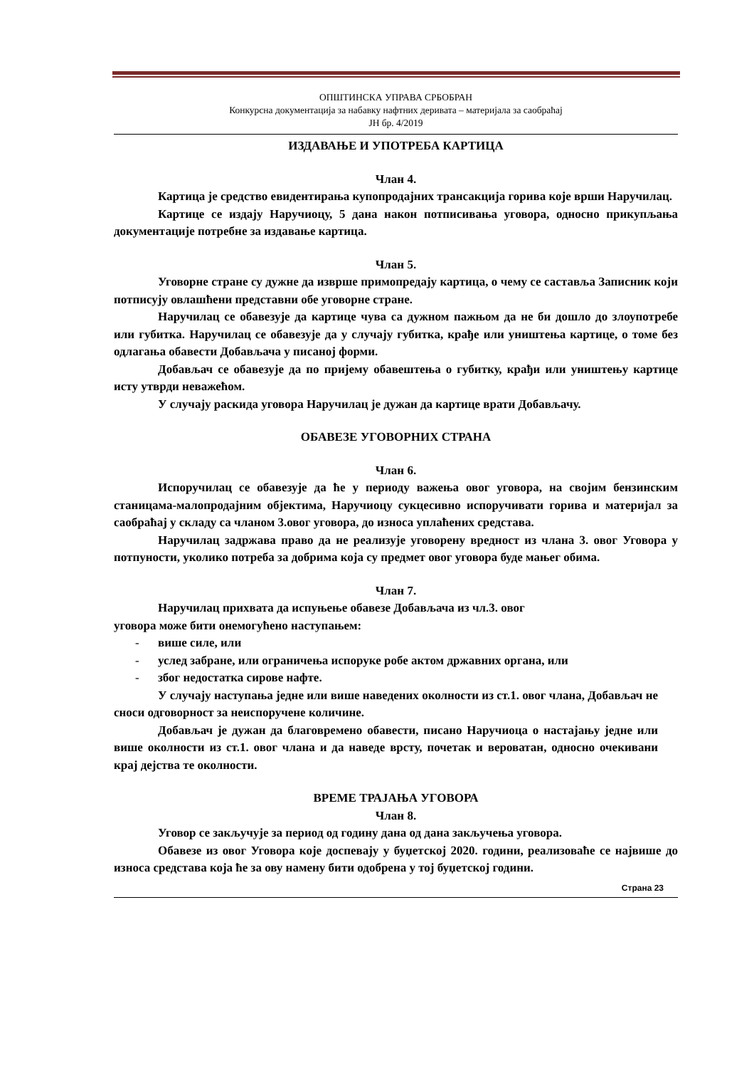ОПШТИНСКА УПРАВА СРБОБРАН
Конкурсна документација за набавку нафтних деривата – материјала за саобраћај
ЈН бр. 4/2019
ИЗДАВАЊЕ И УПОТРЕБА КАРТИЦА
Члан 4.
Картица је средство евидентирања купопродајних трансакција горива које врши Наручилац.
Картице се издају Наручиоцу, 5 дана након потписивања уговора, односно прикупљања документације потребне за издавање картица.
Члан 5.
Уговорне стране су дужне да изврше примопредају картица, о чему се саставља Записник који потписују овлашћени представни обе уговорне стране.
Наручилац се обавезује да картице чува са дужном пажњом да не би дошло до злоупотребе или губитка. Наручилац се обавезује да у случају губитка, крађе или уништења картице, о томе без одлагања обавести Добављача у писаној форми.
Добављач се обавезује да по пријему обавештења о губитку, крађи или уништењу картице исту утврди неважећом.
У случају раскида уговора Наручилац је дужан да картице врати Добављачу.
ОБАВЕЗЕ УГОВОРНИХ СТРАНА
Члан 6.
Испоручилац се обавезује да ће у периоду важења овог уговора, на својим бензинским станицама-малопродајним објектима, Наручиоцу сукцесивно испоручивати горива и материјал за саобраћај у складу са чланом 3.овог уговора, до износа уплаћених средстава.
Наручилац задржава право да не реализује уговорену вредност из члана 3. овог Уговора у потпуности, уколико потреба за добрима која су предмет овог уговора буде мањег обима.
Члан 7.
Наручилац прихвата да испуњење обавезе Добављача из чл.3. овог
уговора може бити онемогућено наступањем:
- више силе, или
- услед забране, или ограничења испоруке робе актом државних органа, или
- због недостатка сирове нафте.
У случају наступања једне или више наведених околности из ст.1. овог члана, Добављач не сноси одговорност за неиспоручене количине.
Добављач је дужан да благовремено обавести, писано Наручиоца о настајању једне или више околности из ст.1. овог члана и да наведе врсту, почетак и вероватан, односно очекивани крај дејства те околности.
ВРЕМЕ ТРАЈАЊА УГОВОРА
Члан 8.
Уговор се закључује за период од годину дана од дана закључења уговора.
Обавезе из овог Уговора које доспевају у буџетској 2020. години, реализоваће се највише до износа средстава која ће за ову намену бити одобрена у тој буџетској години.
Страна 23